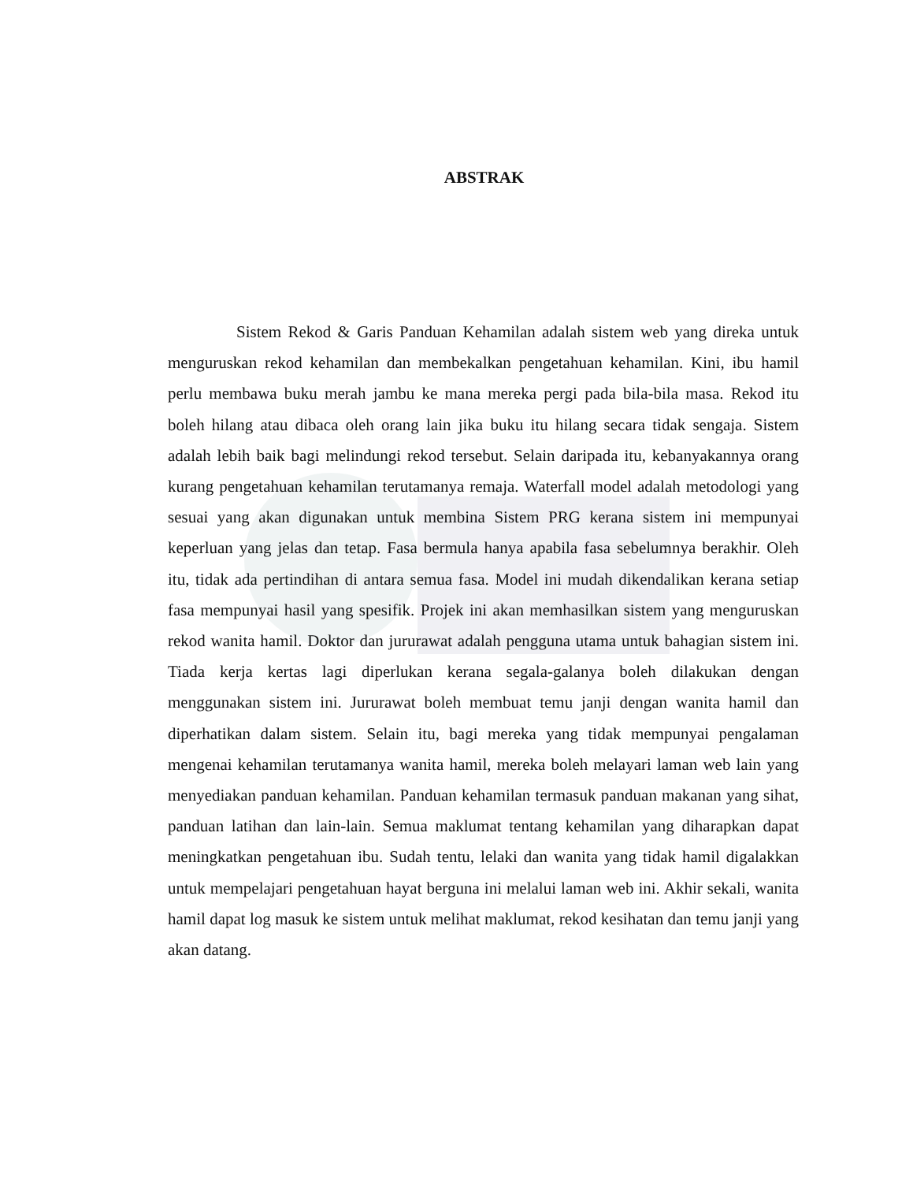ABSTRAK
Sistem Rekod & Garis Panduan Kehamilan adalah sistem web yang direka untuk menguruskan rekod kehamilan dan membekalkan pengetahuan kehamilan. Kini, ibu hamil perlu membawa buku merah jambu ke mana mereka pergi pada bila-bila masa. Rekod itu boleh hilang atau dibaca oleh orang lain jika buku itu hilang secara tidak sengaja. Sistem adalah lebih baik bagi melindungi rekod tersebut. Selain daripada itu, kebanyakannya orang kurang pengetahuan kehamilan terutamanya remaja. Waterfall model adalah metodologi yang sesuai yang akan digunakan untuk membina Sistem PRG kerana sistem ini mempunyai keperluan yang jelas dan tetap. Fasa bermula hanya apabila fasa sebelumnya berakhir. Oleh itu, tidak ada pertindihan di antara semua fasa. Model ini mudah dikendalikan kerana setiap fasa mempunyai hasil yang spesifik. Projek ini akan memhasilkan sistem yang menguruskan rekod wanita hamil. Doktor dan jururawat adalah pengguna utama untuk bahagian sistem ini. Tiada kerja kertas lagi diperlukan kerana segala-galanya boleh dilakukan dengan menggunakan sistem ini. Jururawat boleh membuat temu janji dengan wanita hamil dan diperhatikan dalam sistem. Selain itu, bagi mereka yang tidak mempunyai pengalaman mengenai kehamilan terutamanya wanita hamil, mereka boleh melayari laman web lain yang menyediakan panduan kehamilan. Panduan kehamilan termasuk panduan makanan yang sihat, panduan latihan dan lain-lain. Semua maklumat tentang kehamilan yang diharapkan dapat meningkatkan pengetahuan ibu. Sudah tentu, lelaki dan wanita yang tidak hamil digalakkan untuk mempelajari pengetahuan hayat berguna ini melalui laman web ini. Akhir sekali, wanita hamil dapat log masuk ke sistem untuk melihat maklumat, rekod kesihatan dan temu janji yang akan datang.